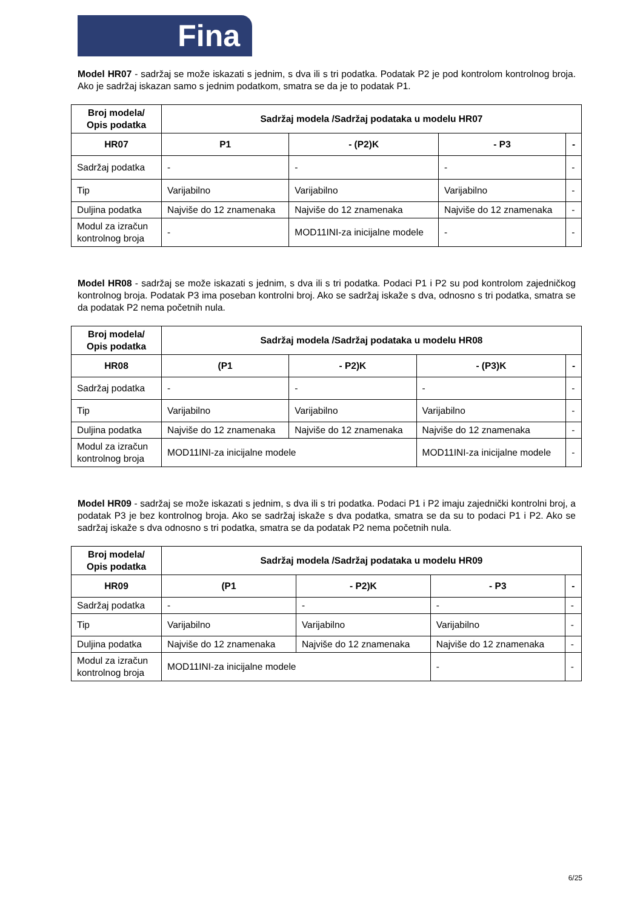Fina
Model HR07 - sadržaj se može iskazati s jednim, s dva ili s tri podatka. Podatak P2 je pod kontrolom kontrolnog broja. Ako je sadržaj iskazan samo s jednim podatkom, smatra se da je to podatak P1.
| Broj modela/ Opis podatka | Sadržaj modela /Sadržaj podataka u modelu HR07 | | | |
| --- | --- | --- | --- | --- |
| HR07 | P1 | - (P2)K | - P3 | - |
| Sadržaj podatka | - | - | - | - |
| Tip | Varijabilno | Varijabilno | Varijabilno | - |
| Duljina podatka | Najviše do 12 znamenaka | Najviše do 12 znamenaka | Najviše do 12 znamenaka | - |
| Modul za izračun kontrolnog broja | - | MOD11INI-za inicijalne modele | - | - |
Model HR08 - sadržaj se može iskazati s jednim, s dva ili s tri podatka. Podaci P1 i P2 su pod kontrolom zajedničkog kontrolnog broja. Podatak P3 ima poseban kontrolni broj. Ako se sadržaj iskaže s dva, odnosno s tri podatka, smatra se da podatak P2 nema početnih nula.
| Broj modela/ Opis podatka | Sadržaj modela /Sadržaj podataka u modelu HR08 | | | |
| --- | --- | --- | --- | --- |
| HR08 | (P1 | - P2)K | - (P3)K | - |
| Sadržaj podatka | - | - | - | - |
| Tip | Varijabilno | Varijabilno | Varijabilno | - |
| Duljina podatka | Najviše do 12 znamenaka | Najviše do 12 znamenaka | Najviše do 12 znamenaka | - |
| Modul za izračun kontrolnog broja | MOD11INI-za inicijalne modele | | MOD11INI-za inicijalne modele | - |
Model HR09 - sadržaj se može iskazati s jednim, s dva ili s tri podatka. Podaci P1 i P2 imaju zajednički kontrolni broj, a podatak P3 je bez kontrolnog broja. Ako se sadržaj iskaže s dva podatka, smatra se da su to podaci P1 i P2. Ako se sadržaj iskaže s dva odnosno s tri podatka, smatra se da podatak P2 nema početnih nula.
| Broj modela/ Opis podatka | Sadržaj modela /Sadržaj podataka u modelu HR09 | | | |
| --- | --- | --- | --- | --- |
| HR09 | (P1 | - P2)K | - P3 | - |
| Sadržaj podatka | - | - | - | - |
| Tip | Varijabilno | Varijabilno | Varijabilno | - |
| Duljina podatka | Najviše do 12 znamenaka | Najviše do 12 znamenaka | Najviše do 12 znamenaka | - |
| Modul za izračun kontrolnog broja | MOD11INI-za inicijalne modele | | - | - |
6/25